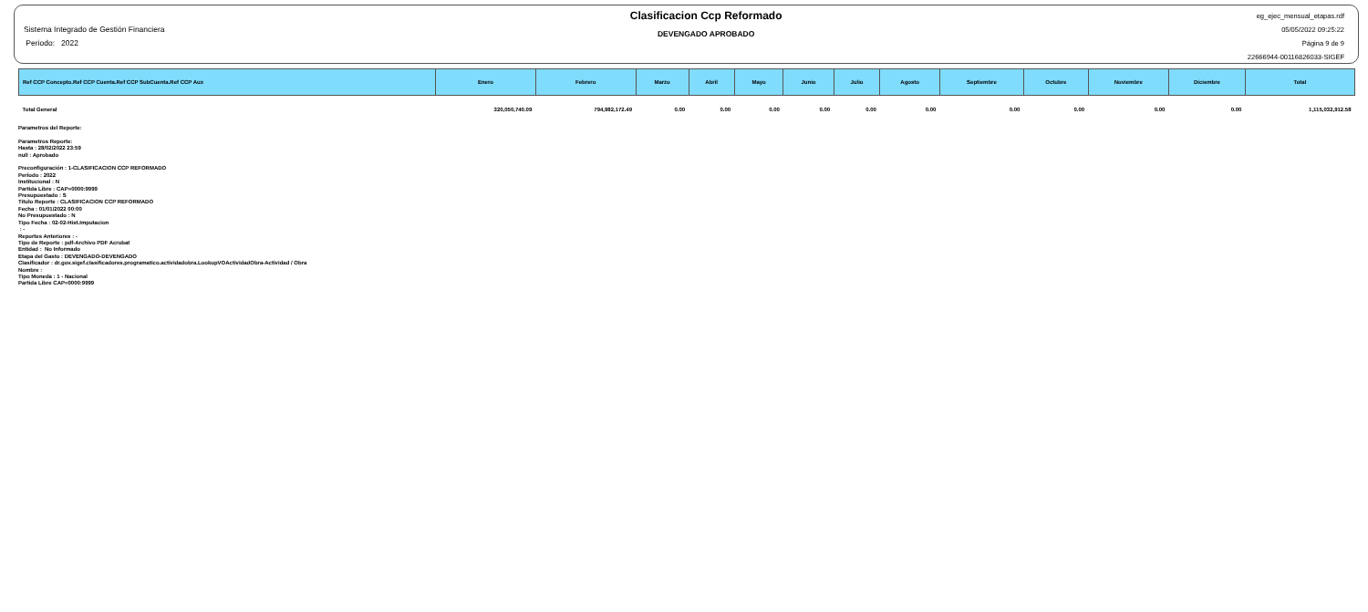Sistema Integrado de Gestión Financiera
Periodo: 2022
Clasificacion Ccp Reformado
DEVENGADO APROBADO
eg_ejec_mensual_etapas.rdf
05/05/2022 09:25:22
Página 9 de 9
22666944-00116826033-SIGEF
| Ref CCP Concepto.Ref CCP Cuenta.Ref CCP SubCuenta.Ref CCP Aux | Enero | Febrero | Marzo | Abril | Mayo | Junio | Julio | Agosto | Septiembre | Octubre | Noviembre | Diciembre | Total |
| --- | --- | --- | --- | --- | --- | --- | --- | --- | --- | --- | --- | --- | --- |
| Total General | 320,050,740.09 | 794,982,172.49 | 0.00 | 0.00 | 0.00 | 0.00 | 0.00 | 0.00 | 0.00 | 0.00 | 0.00 | 0.00 | 1,115,032,912.58 |
Parametros del Reporte:
Parametros Reporte:
Hasta : 28/02/2022 23:59
null : Aprobado
Preconfiguración : 1-CLASIFICACION CCP REFORMADO
Perí­odo : 2022
Institucional : N
Partida Libre : CAP=0000:9999
Presupuestado : S
Titulo Reporte : CLASIFICACION CCP REFORMADO
Fecha : 01/01/2022 00:00
No Presupuestado : N
Tipo Fecha : 02-02-Hist.Imputacion
: -
Reportes Anteriores : -
Tipo de Reporte : pdf-Archivo PDF Acrobat
Entidad : No Informado
Etapa del Gasto : DEVENGADO-DEVENGADO
Clasificador : dr.gov.sigef.clasificadores.programatico.actividadobra.LookupVOActividadObra-Actividad / Obra
Nombre :
Tipo Moneda : 1 - Nacional
Partida Libre CAP=0000:9999